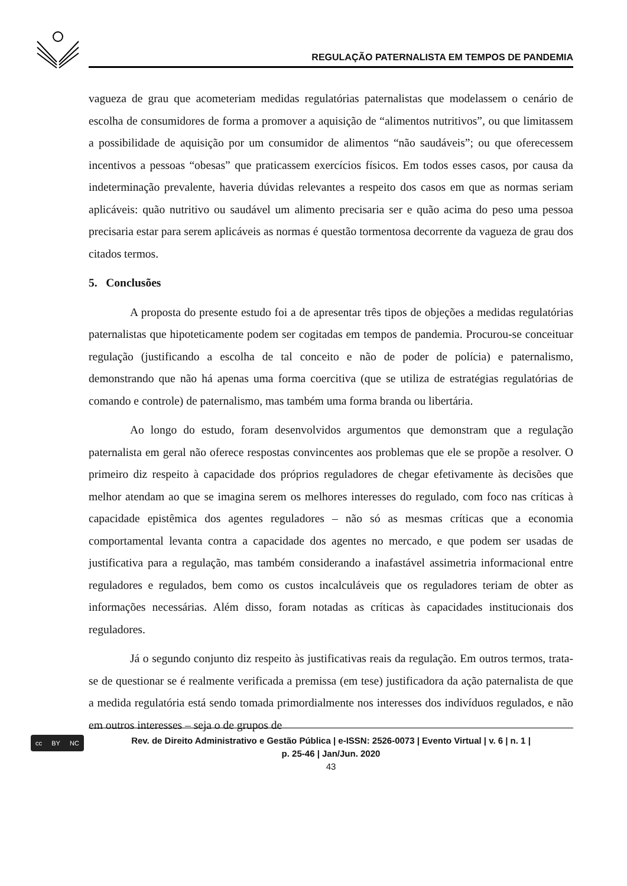REGULAÇÃO PATERNALISTA EM TEMPOS DE PANDEMIA
vagueza de grau que acometeriam medidas regulatórias paternalistas que modelassem o cenário de escolha de consumidores de forma a promover a aquisição de “alimentos nutritivos”, ou que limitassem a possibilidade de aquisição por um consumidor de alimentos “não saudáveis”; ou que oferecessem incentivos a pessoas “obesas” que praticassem exercícios físicos. Em todos esses casos, por causa da indeterminação prevalente, haveria dúvidas relevantes a respeito dos casos em que as normas seriam aplicáveis: quão nutritivo ou saudável um alimento precisaria ser e quão acima do peso uma pessoa precisaria estar para serem aplicáveis as normas é questão tormentosa decorrente da vagueza de grau dos citados termos.
5. Conclusões
A proposta do presente estudo foi a de apresentar três tipos de objeções a medidas regulatórias paternalistas que hipoteticamente podem ser cogitadas em tempos de pandemia. Procurou-se conceituar regulação (justificando a escolha de tal conceito e não de poder de polícia) e paternalismo, demonstrando que não há apenas uma forma coercitiva (que se utiliza de estratégias regulatórias de comando e controle) de paternalismo, mas também uma forma branda ou libertária.
Ao longo do estudo, foram desenvolvidos argumentos que demonstram que a regulação paternalista em geral não oferece respostas convincentes aos problemas que ele se propõe a resolver. O primeiro diz respeito à capacidade dos próprios reguladores de chegar efetivamente às decisões que melhor atendam ao que se imagina serem os melhores interesses do regulado, com foco nas críticas à capacidade epistêmica dos agentes reguladores – não só as mesmas críticas que a economia comportamental levanta contra a capacidade dos agentes no mercado, e que podem ser usadas de justificativa para a regulação, mas também considerando a inafastável assimetria informacional entre reguladores e regulados, bem como os custos incalculáveis que os reguladores teriam de obter as informações necessárias. Além disso, foram notadas as críticas às capacidades institucionais dos reguladores.
Já o segundo conjunto diz respeito às justificativas reais da regulação. Em outros termos, trata-se de questionar se é realmente verificada a premissa (em tese) justificadora da ação paternalista de que a medida regulatória está sendo tomada primordialmente nos interesses dos indivíduos regulados, e não em outros interesses – seja o de grupos de
cc BY NC
Rev. de Direito Administrativo e Gestão Pública | e-ISSN: 2526-0073 | Evento Virtual | v. 6 | n. 1 |
p. 25-46 | Jan/Jun. 2020
43